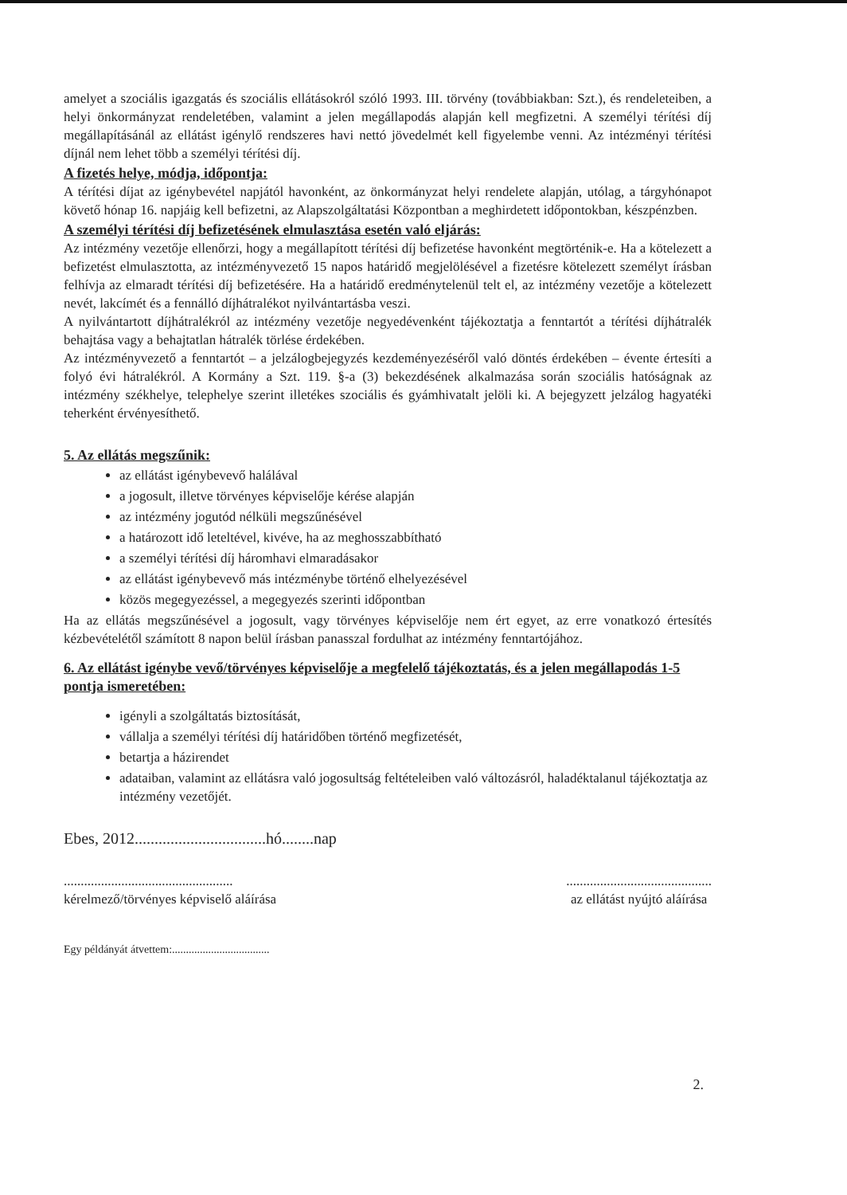amelyet a szociális igazgatás és szociális ellátásokról szóló 1993. III. törvény (továbbiakban: Szt.), és rendeleteiben, a helyi önkormányzat rendeletében, valamint a jelen megállapodás alapján kell megfizetni. A személyi térítési díj megállapításánál az ellátást igénylő rendszeres havi nettó jövedelmét kell figyelembe venni. Az intézményi térítési díjnál nem lehet több a személyi térítési díj.
A fizetés helye, módja, időpontja:
A térítési díjat az igénybevétel napjától havonként, az önkormányzat helyi rendelete alapján, utólag, a tárgyhónapot követő hónap 16. napjáig kell befizetni, az Alapszolgáltatási Központban a meghirdetett időpontokban, készpénzben.
A személyi térítési díj befizetésének elmulasztása esetén való eljárás:
Az intézmény vezetője ellenőrzi, hogy a megállapított térítési díj befizetése havonként megtörténik-e. Ha a kötelezett a befizetést elmulasztotta, az intézményvezető 15 napos határidő megjelölésével a fizetésre kötelezett személyt írásban felhívja az elmaradt térítési díj befizetésére. Ha a határidő eredménytelenül telt el, az intézmény vezetője a kötelezett nevét, lakcímét és a fennálló díjhátralékot nyilvántartásba veszi.
A nyilvántartott díjhátralékról az intézmény vezetője negyedévenként tájékoztatja a fenntartót a térítési díjhátralék behajtása vagy a behajtatlan hátralék törlése érdekében.
Az intézményvezető a fenntartót – a jelzálogbejegyzés kezdeményezéséről való döntés érdekében – évente értesíti a folyó évi hátralékról. A Kormány a Szt. 119. §-a (3) bekezdésének alkalmazása során szociális hatóságnak az intézmény székhelye, telephelye szerint illetékes szociális és gyámhivatalt jelöli ki. A bejegyzett jelzálog hagyatéki teherként érvényesíthető.
5. Az ellátás megszűnik:
az ellátást igénybevevő halálával
a jogosult, illetve törvényes képviselője kérése alapján
az intézmény jogutód nélküli megszűnésével
a határozott idő leteltével, kivéve, ha az meghosszabbítható
a személyi térítési díj háromhavi elmaradásakor
az ellátást igénybevevő más intézménybe történő elhelyezésével
közös megegyezéssel, a megegyezés szerinti időpontban
Ha az ellátás megszűnésével a jogosult, vagy törvényes képviselője nem ért egyet, az erre vonatkozó értesítés kézbevételétől számított 8 napon belül írásban panasszal fordulhat az intézmény fenntartójához.
6. Az ellátást igénybe vevő/törvényes képviselője a megfelelő tájékoztatás, és a jelen megállapodás 1-5 pontja ismeretében:
igényli a szolgáltatás biztosítását,
vállalja a személyi térítési díj határidőben történő megfizetését,
betartja a házirendet
adataiban, valamint az ellátásra való jogosultság feltételeiben való változásról, haladéktalanul tájékoztatja az intézmény vezetőjét.
Ebes, 2012.................................hó........nap
..................................................
kérelmező/törvényes képviselő aláírása
...........................................
az ellátást nyújtó aláírása
Egy példányát átvettem:...................................
2.